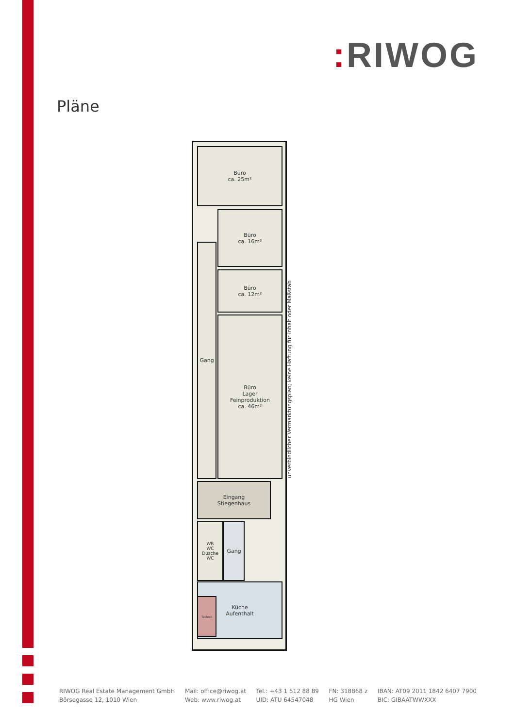: RIWOG
Pläne
Büro
ca. 25m²
Büro
ca. 16m²
Büro
ca. 12m²
Büro
Lager
Feinproduktion
ca. 46m²
Gang
Eingang
Stiegenhaus
WR
WC
Dusche
WC
Gang
Küche
Aufenthalt
Technik
unverbindlicher Vermarktungsplan; keine Haftung für Inhalt oder Maßstab
RIWOG Real Estate Management GmbH
Börsegasse 12, 1010 Wien
Mail: office@riwog.at
Web: www.riwog.at
Tel.: +43 1 512 88 89
UID: ATU 64547048
FN: 318868 z
HG Wien
IBAN: AT09 2011 1842 6407 7900
BIC: GIBAATWWXXX